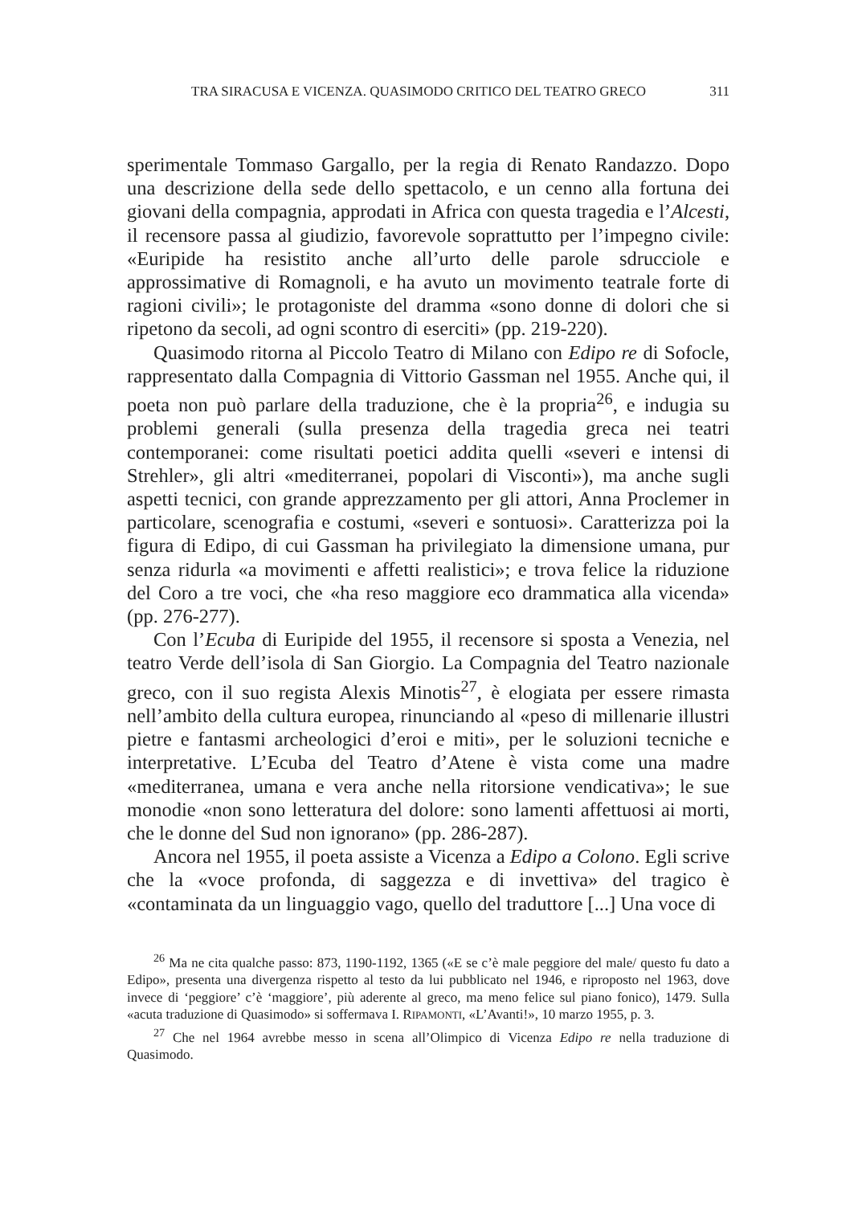TRA SIRACUSA E VICENZA. QUASIMODO CRITICO DEL TEATRO GRECO 311
sperimentale Tommaso Gargallo, per la regia di Renato Randazzo. Dopo una descrizione della sede dello spettacolo, e un cenno alla fortuna dei giovani della compagnia, approdati in Africa con questa tragedia e l’Alcesti, il recensore passa al giudizio, favorevole soprattutto per l’impegno civile: «Euripide ha resistito anche all’urto delle parole sdrucciole e approssimative di Romagnoli, e ha avuto un movimento teatrale forte di ragioni civili»; le protagoniste del dramma «sono donne di dolori che si ripetono da secoli, ad ogni scontro di eserciti» (pp. 219-220).
Quasimodo ritorna al Piccolo Teatro di Milano con Edipo re di Sofocle, rappresentato dalla Compagnia di Vittorio Gassman nel 1955. Anche qui, il poeta non può parlare della traduzione, che è la propria<sup>26</sup>, e indugia su problemi generali (sulla presenza della tragedia greca nei teatri contemporanei: come risultati poetici addita quelli «severi e intensi di Strehler», gli altri «mediterranei, popolari di Visconti»), ma anche sugli aspetti tecnici, con grande apprezzamento per gli attori, Anna Proclemer in particolare, scenografia e costumi, «severi e sontuosi». Caratterizza poi la figura di Edipo, di cui Gassman ha privilegiato la dimensione umana, pur senza ridurla «a movimenti e affetti realistici»; e trova felice la riduzione del Coro a tre voci, che «ha reso maggiore eco drammatica alla vicenda» (pp. 276-277).
Con l’Ecuba di Euripide del 1955, il recensore si sposta a Venezia, nel teatro Verde dell’isola di San Giorgio. La Compagnia del Teatro nazionale greco, con il suo regista Alexis Minotis<sup>27</sup>, è elogiata per essere rimasta nell’ambito della cultura europea, rinunciando al «peso di millenarie illustri pietre e fantasmi archeologici d’eroi e miti», per le soluzioni tecniche e interpretative. L’Ecuba del Teatro d’Atene è vista come una madre «mediterranea, umana e vera anche nella ritorsione vendicativa»; le sue monodie «non sono letteratura del dolore: sono lamenti affettuosi ai morti, che le donne del Sud non ignorano» (pp. 286-287).
Ancora nel 1955, il poeta assiste a Vicenza a Edipo a Colono. Egli scrive che la «voce profonda, di saggezza e di invettiva» del tragico è «contaminata da un linguaggio vago, quello del traduttore [...] Una voce di
<sup>26</sup> Ma ne cita qualche passo: 873, 1190-1192, 1365 («E se c’è male peggiore del male/ questo fu dato a Edipo», presenta una divergenza rispetto al testo da lui pubblicato nel 1946, e riproposto nel 1963, dove invece di ‘peggiore’ c’è ‘maggiore’, più aderente al greco, ma meno felice sul piano fonico), 1479. Sulla «acuta traduzione di Quasimodo» si soffermava I. RIPAMONTI, «L’Avanti!», 10 marzo 1955, p. 3.
<sup>27</sup> Che nel 1964 avrebbe messo in scena all’Olimpico di Vicenza Edipo re nella traduzione di Quasimodo.